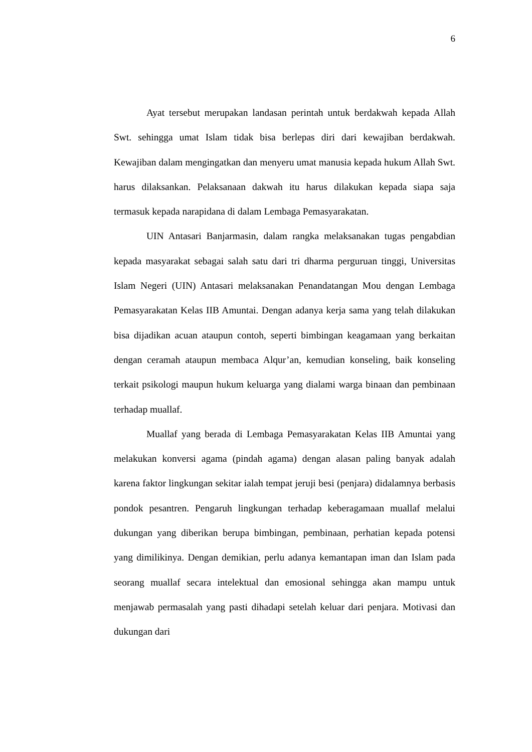6
Ayat tersebut merupakan landasan perintah untuk berdakwah kepada Allah Swt. sehingga umat Islam tidak bisa berlepas diri dari kewajiban berdakwah. Kewajiban dalam mengingatkan dan menyeru umat manusia kepada hukum Allah Swt. harus dilaksankan. Pelaksanaan dakwah itu harus dilakukan kepada siapa saja termasuk kepada narapidana di dalam Lembaga Pemasyarakatan.
UIN Antasari Banjarmasin, dalam rangka melaksanakan tugas pengabdian kepada masyarakat sebagai salah satu dari tri dharma perguruan tinggi, Universitas Islam Negeri (UIN) Antasari melaksanakan Penandatangan Mou dengan Lembaga Pemasyarakatan Kelas IIB Amuntai. Dengan adanya kerja sama yang telah dilakukan bisa dijadikan acuan ataupun contoh, seperti bimbingan keagamaan yang berkaitan dengan ceramah ataupun membaca Alqur’an, kemudian konseling, baik konseling terkait psikologi maupun hukum keluarga yang dialami warga binaan dan pembinaan terhadap muallaf.
Muallaf yang berada di Lembaga Pemasyarakatan Kelas IIB Amuntai yang melakukan konversi agama (pindah agama) dengan alasan paling banyak adalah karena faktor lingkungan sekitar ialah tempat jeruji besi (penjara) didalamnya berbasis pondok pesantren. Pengaruh lingkungan terhadap keberagamaan muallaf melalui dukungan yang diberikan berupa bimbingan, pembinaan, perhatian kepada potensi yang dimilikinya. Dengan demikian, perlu adanya kemantapan iman dan Islam pada seorang muallaf secara intelektual dan emosional sehingga akan mampu untuk menjawab permasalah yang pasti dihadapi setelah keluar dari penjara. Motivasi dan dukungan dari